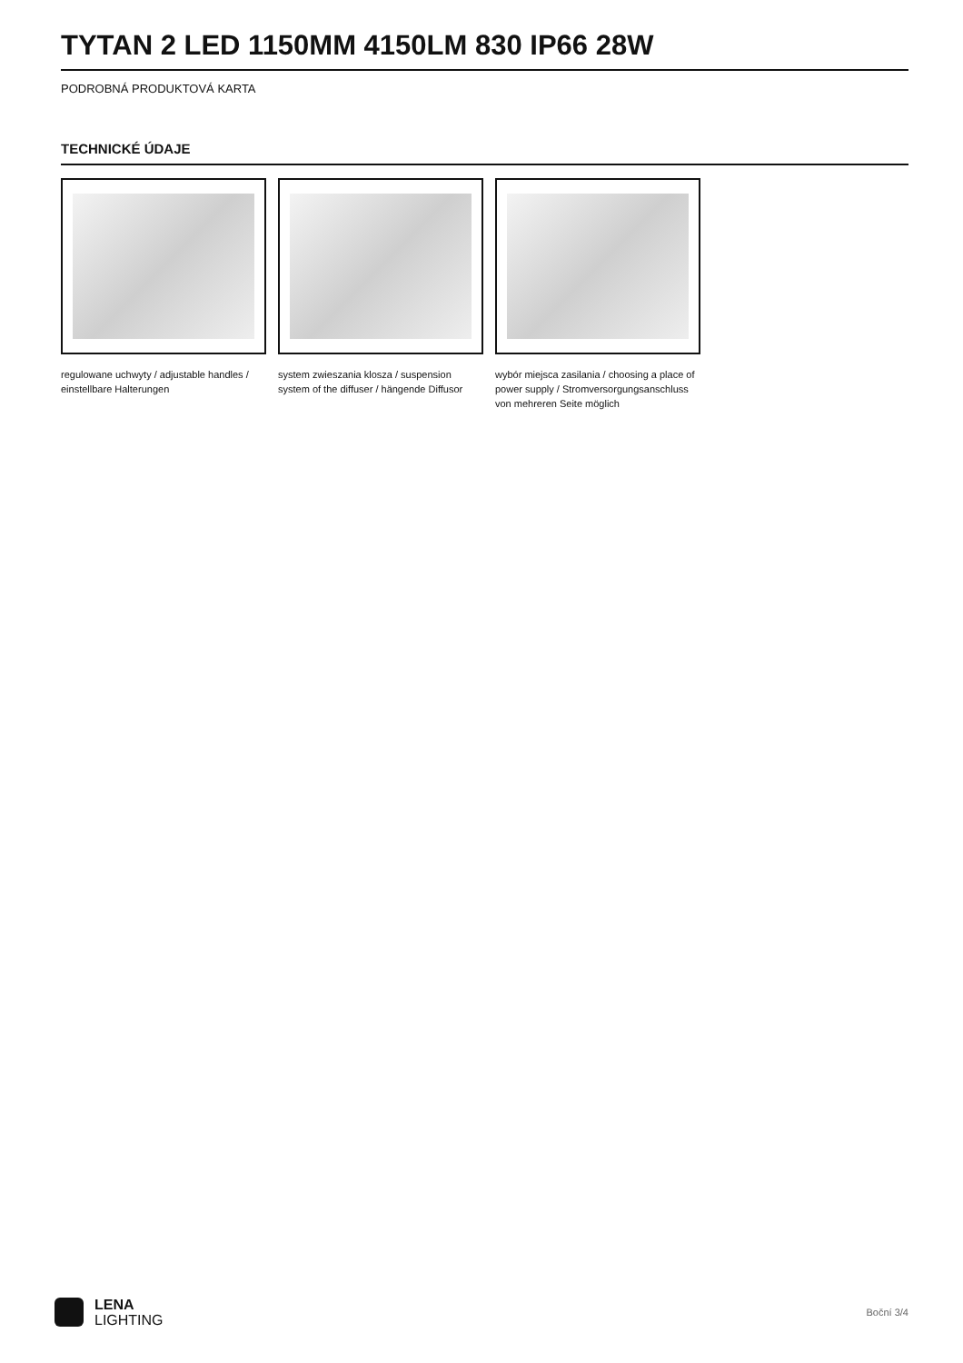TYTAN 2 LED 1150MM 4150LM 830 IP66 28W
PODROBNÁ PRODUKTOVÁ KARTA
TECHNICKÉ ÚDAJE
regulowane uchwyty / adjustable handles / einstellbare Halterungen
system zwieszania klosza / suspension system of the diffuser / hängende Diffusor
wybór miejsca zasilania / choosing a place of power supply / Stromversorgungsanschluss von mehreren Seite möglich
LENA
LIGHTING
Boční 3/4